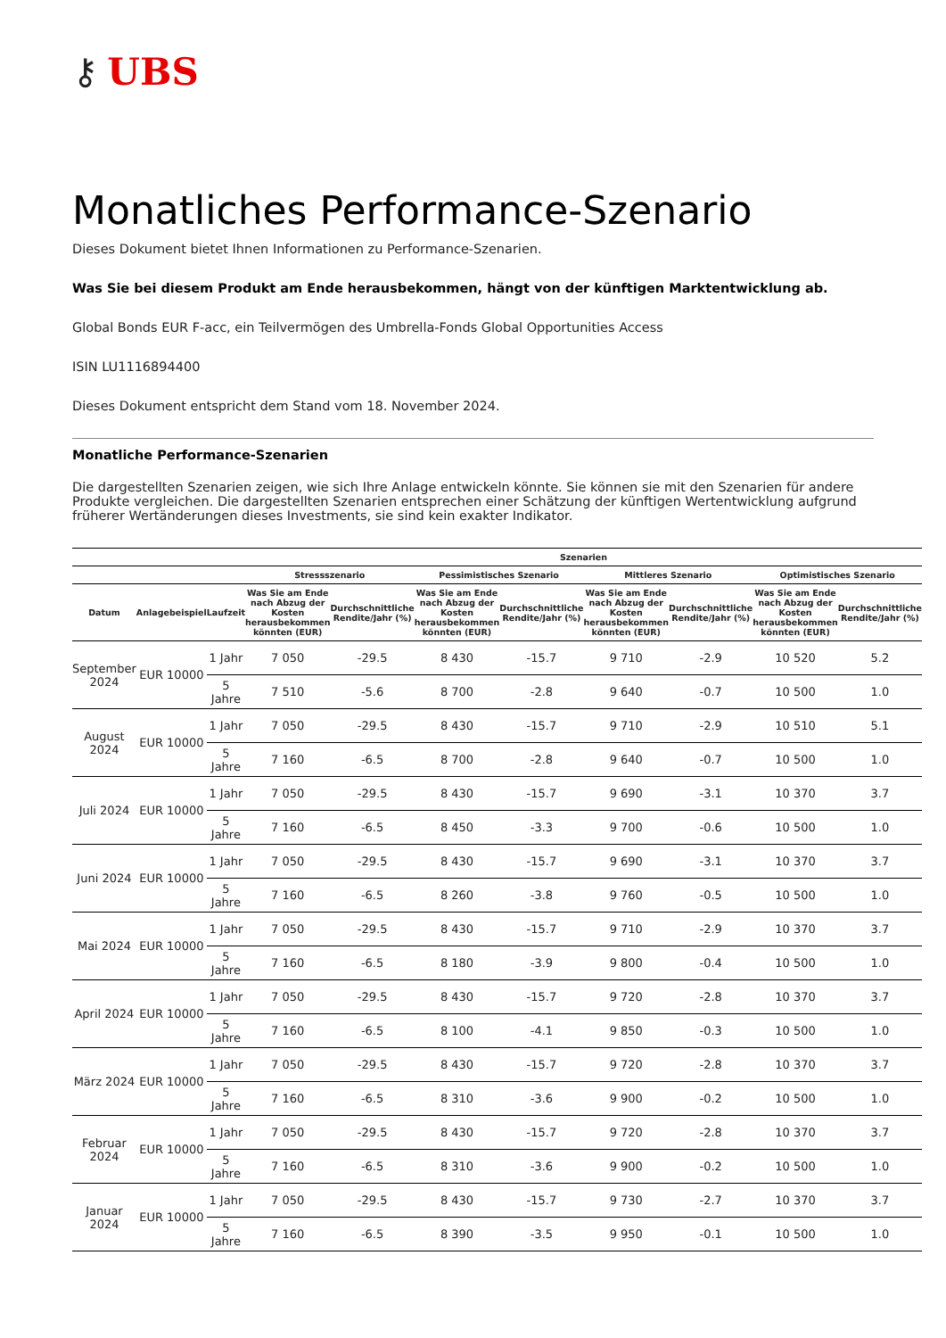⚷ UBS
Monatliches Performance-Szenario
Dieses Dokument bietet Ihnen Informationen zu Performance-Szenarien.
Was Sie bei diesem Produkt am Ende herausbekommen, hängt von der künftigen Marktentwicklung ab.
Global Bonds EUR F-acc, ein Teilvermögen des Umbrella-Fonds Global Opportunities Access
ISIN LU1116894400
Dieses Dokument entspricht dem Stand vom 18. November 2024.
Monatliche Performance-Szenarien
Die dargestellten Szenarien zeigen, wie sich Ihre Anlage entwickeln könnte. Sie können sie mit den Szenarien für andere Produkte vergleichen. Die dargestellten Szenarien entsprechen einer Schätzung der künftigen Wertentwicklung aufgrund früherer Wertänderungen dieses Investments, sie sind kein exakter Indikator.
| | | | Szenarien | | | | | | | |
| --- | --- | --- | --- | --- | --- | --- | --- | --- | --- | --- |
| | | | Stressszenario | | Pessimistisches Szenario | | Mittleres Szenario | | Optimistisches Szenario | |
| Datum | Anlagebeispiel | Laufzeit | Was Sie am Ende nach Abzug der Kosten herausbekommen könnten (EUR) | Durchschnittliche Rendite/Jahr (%) | Was Sie am Ende nach Abzug der Kosten herausbekommen könnten (EUR) | Durchschnittliche Rendite/Jahr (%) | Was Sie am Ende nach Abzug der Kosten herausbekommen könnten (EUR) | Durchschnittliche Rendite/Jahr (%) | Was Sie am Ende nach Abzug der Kosten herausbekommen könnten (EUR) | Durchschnittliche Rendite/Jahr (%) |
| September 2024 | EUR 10000 | 1 Jahr | 7 050 | -29.5 | 8 430 | -15.7 | 9 710 | -2.9 | 10 520 | 5.2 |
| | | 5 Jahre | 7 510 | -5.6 | 8 700 | -2.8 | 9 640 | -0.7 | 10 500 | 1.0 |
| August 2024 | EUR 10000 | 1 Jahr | 7 050 | -29.5 | 8 430 | -15.7 | 9 710 | -2.9 | 10 510 | 5.1 |
| | | 5 Jahre | 7 160 | -6.5 | 8 700 | -2.8 | 9 640 | -0.7 | 10 500 | 1.0 |
| Juli 2024 | EUR 10000 | 1 Jahr | 7 050 | -29.5 | 8 430 | -15.7 | 9 690 | -3.1 | 10 370 | 3.7 |
| | | 5 Jahre | 7 160 | -6.5 | 8 450 | -3.3 | 9 700 | -0.6 | 10 500 | 1.0 |
| Juni 2024 | EUR 10000 | 1 Jahr | 7 050 | -29.5 | 8 430 | -15.7 | 9 690 | -3.1 | 10 370 | 3.7 |
| | | 5 Jahre | 7 160 | -6.5 | 8 260 | -3.8 | 9 760 | -0.5 | 10 500 | 1.0 |
| Mai 2024 | EUR 10000 | 1 Jahr | 7 050 | -29.5 | 8 430 | -15.7 | 9 710 | -2.9 | 10 370 | 3.7 |
| | | 5 Jahre | 7 160 | -6.5 | 8 180 | -3.9 | 9 800 | -0.4 | 10 500 | 1.0 |
| April 2024 | EUR 10000 | 1 Jahr | 7 050 | -29.5 | 8 430 | -15.7 | 9 720 | -2.8 | 10 370 | 3.7 |
| | | 5 Jahre | 7 160 | -6.5 | 8 100 | -4.1 | 9 850 | -0.3 | 10 500 | 1.0 |
| März 2024 | EUR 10000 | 1 Jahr | 7 050 | -29.5 | 8 430 | -15.7 | 9 720 | -2.8 | 10 370 | 3.7 |
| | | 5 Jahre | 7 160 | -6.5 | 8 310 | -3.6 | 9 900 | -0.2 | 10 500 | 1.0 |
| Februar 2024 | EUR 10000 | 1 Jahr | 7 050 | -29.5 | 8 430 | -15.7 | 9 720 | -2.8 | 10 370 | 3.7 |
| | | 5 Jahre | 7 160 | -6.5 | 8 310 | -3.6 | 9 900 | -0.2 | 10 500 | 1.0 |
| Januar 2024 | EUR 10000 | 1 Jahr | 7 050 | -29.5 | 8 430 | -15.7 | 9 730 | -2.7 | 10 370 | 3.7 |
| | | 5 Jahre | 7 160 | -6.5 | 8 390 | -3.5 | 9 950 | -0.1 | 10 500 | 1.0 |